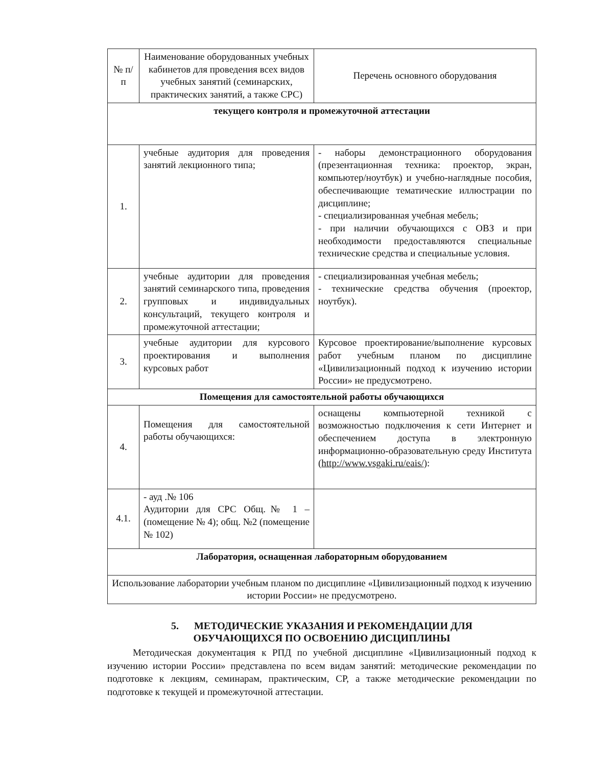| № п/п | Наименование оборудованных учебных кабинетов для проведения всех видов учебных занятий (семинарских, практических занятий, а также СРС) | Перечень основного оборудования |
| --- | --- | --- |
| текущего контроля и промежуточной аттестации | | |
| 1. | учебные аудитория для проведения занятий лекционного типа; | - наборы демонстрационного оборудования (презентационная техника: проектор, экран, компьютер/ноутбук) и учебно-наглядные пособия, обеспечивающие тематические иллюстрации по дисциплине; - специализированная учебная мебель; - при наличии обучающихся с ОВЗ и при необходимости предоставляются специальные технические средства и специальные условия. |
| 2. | учебные аудитории для проведения занятий семинарского типа, проведения групповых и индивидуальных консультаций, текущего контроля и промежуточной аттестации; | - специализированная учебная мебель; - технические средства обучения (проектор, ноутбук). |
| 3. | учебные аудитории для курсового проектирования и выполнения курсовых работ | Курсовое проектирование/выполнение курсовых работ учебным планом по дисциплине «Цивилизационный подход к изучению истории России» не предусмотрено. |
| Помещения для самостоятельной работы обучающихся | | |
| 4. | Помещения для самостоятельной работы обучающихся: | оснащены компьютерной техникой с возможностью подключения к сети Интернет и обеспечением доступа в электронную информационно-образовательную среду Института ( http://www.vsgaki.ru/eais/ ): |
| 4.1. | - ауд .№ 106 Аудитории для СРС Общ.№ 1 – (помещение № 4); общ. №2 (помещение № 102) | |
| Лаборатория, оснащенная лабораторным оборудованием | | |
| Использование лаборатории учебным планом по дисциплине «Цивилизационный подход к изучению истории России» не предусмотрено. | | |
5. МЕТОДИЧЕСКИЕ УКАЗАНИЯ И РЕКОМЕНДАЦИИ ДЛЯ
ОБУЧАЮЩИХСЯ ПО ОСВОЕНИЮ ДИСЦИПЛИНЫ
Методическая документация к РПД по учебной дисциплине «Цивилизационный подход к изучению истории России» представлена по всем видам занятий: методические рекомендации по подготовке к лекциям, семинарам, практическим, СР, а также методические рекомендации по подготовке к текущей и промежуточной аттестации.